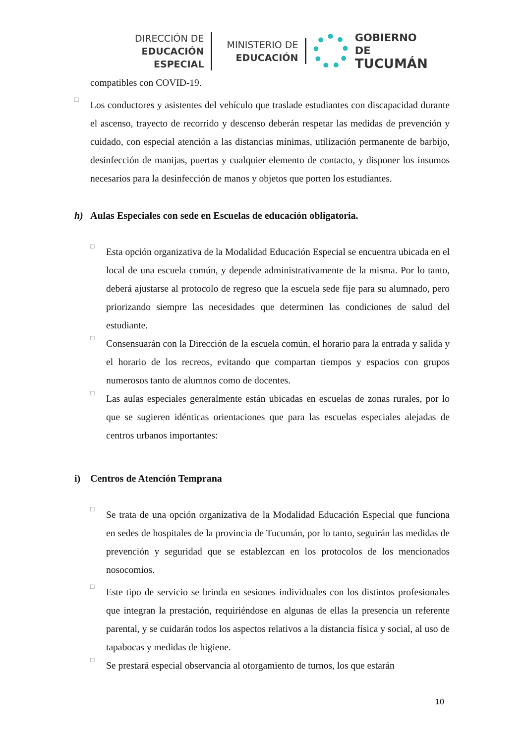DIRECCIÓN DE
EDUCACIÓN ESPECIAL
MINISTERIO DE
EDUCACIÓN
GOBIERNO DE
TUCUMÁN
compatibles con COVID-19.
□
Los conductores y asistentes del vehículo que traslade estudiantes con discapacidad durante el ascenso, trayecto de recorrido y descenso deberán respetar las medidas de prevención y cuidado, con especial atención a las distancias mínimas, utilización permanente de barbijo, desinfección de manijas, puertas y cualquier elemento de contacto, y disponer los insumos necesarios para la desinfección de manos y objetos que porten los estudiantes.
h) Aulas Especiales con sede en Escuelas de educación obligatoria.
□
Esta opción organizativa de la Modalidad Educación Especial se encuentra ubicada en el local de una escuela común, y depende administrativamente de la misma. Por lo tanto, deberá ajustarse al protocolo de regreso que la escuela sede fije para su alumnado, pero priorizando siempre las necesidades que determinen las condiciones de salud del estudiante.
□
Consensuarán con la Dirección de la escuela común, el horario para la entrada y salida y el horario de los recreos, evitando que compartan tiempos y espacios con grupos numerosos tanto de alumnos como de docentes.
□
Las aulas especiales generalmente están ubicadas en escuelas de zonas rurales, por lo que se sugieren idénticas orientaciones que para las escuelas especiales alejadas de centros urbanos importantes:
i) Centros de Atención Temprana
□
Se trata de una opción organizativa de la Modalidad Educación Especial que funciona en sedes de hospitales de la provincia de Tucumán, por lo tanto, seguirán las medidas de prevención y seguridad que se establezcan en los protocolos de los mencionados nosocomios.
□
Este tipo de servicio se brinda en sesiones individuales con los distintos profesionales que integran la prestación, requiriéndose en algunas de ellas la presencia un referente parental, y se cuidarán todos los aspectos relativos a la distancia física y social, al uso de tapabocas y medidas de higiene.
□
Se prestará especial observancia al otorgamiento de turnos, los que estarán
10